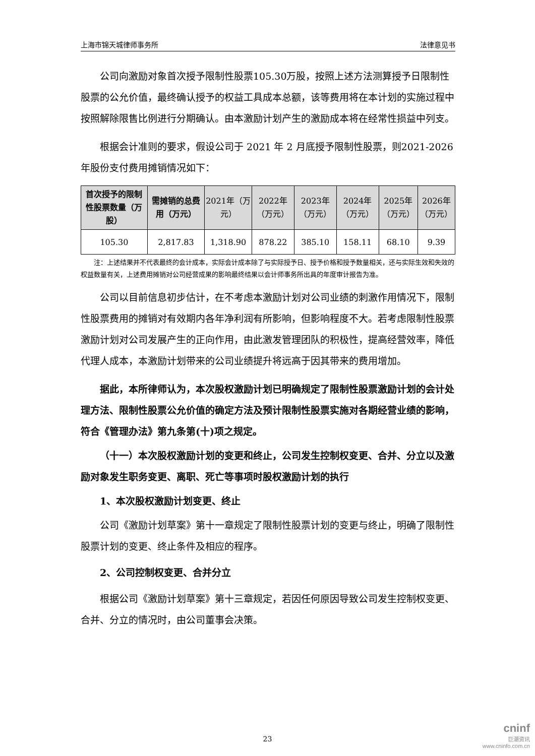上海市锦天城律师事务所 法律意见书
公司向激励对象首次授予限制性股票105.30万股，按照上述方法测算授予日限制性股票的公允价值，最终确认授予的权益工具成本总额，该等费用将在本计划的实施过程中按照解除限售比例进行分期确认。由本激励计划产生的激励成本将在经常性损益中列支。
根据会计准则的要求，假设公司于 2021 年 2 月底授予限制性股票，则2021-2026年股份支付费用摊销情况如下：
| 首次授予的限制性股票数量（万股） | 需摊销的总费用（万元） | 2021年（万元） | 2022年（万元） | 2023年（万元） | 2024年（万元） | 2025年（万元） | 2026年（万元） |
| --- | --- | --- | --- | --- | --- | --- | --- |
| 105.30 | 2,817.83 | 1,318.90 | 878.22 | 385.10 | 158.11 | 68.10 | 9.39 |
注：上述结果并不代表最终的会计成本，实际会计成本除了与实际授予日、授予价格和授予数量相关，还与实际生效和失效的权益数量有关，上述费用摊销对公司经营成果的影响最终结果以会计师事务所出具的年度审计报告为准。
公司以目前信息初步估计，在不考虑本激励计划对公司业绩的刺激作用情况下，限制性股票费用的摊销对有效期内各年净利润有所影响，但影响程度不大。若考虑限制性股票激励计划对公司发展产生的正向作用，由此激发管理团队的积极性，提高经营效率，降低代理人成本，本激励计划带来的公司业绩提升将远高于因其带来的费用增加。
据此，本所律师认为，本次股权激励计划已明确规定了限制性股票激励计划的会计处理方法、限制性股票公允价值的确定方法及预计限制性股票实施对各期经营业绩的影响，符合《管理办法》第九条第(十)项之规定。
（十一）本次股权激励计划的变更和终止，公司发生控制权变更、合并、分立以及激励对象发生职务变更、离职、死亡等事项时股权激励计划的执行
1、本次股权激励计划变更、终止
公司《激励计划草案》第十一章规定了限制性股票计划的变更与终止，明确了限制性股票计划的变更、终止条件及相应的程序。
2、公司控制权变更、合并分立
根据公司《激励计划草案》第十三章规定，若因任何原因导致公司发生控制权变更、合并、分立的情况时，由公司董事会决策。
23
cninf
巨潮资讯
www.cninfo.com.cn